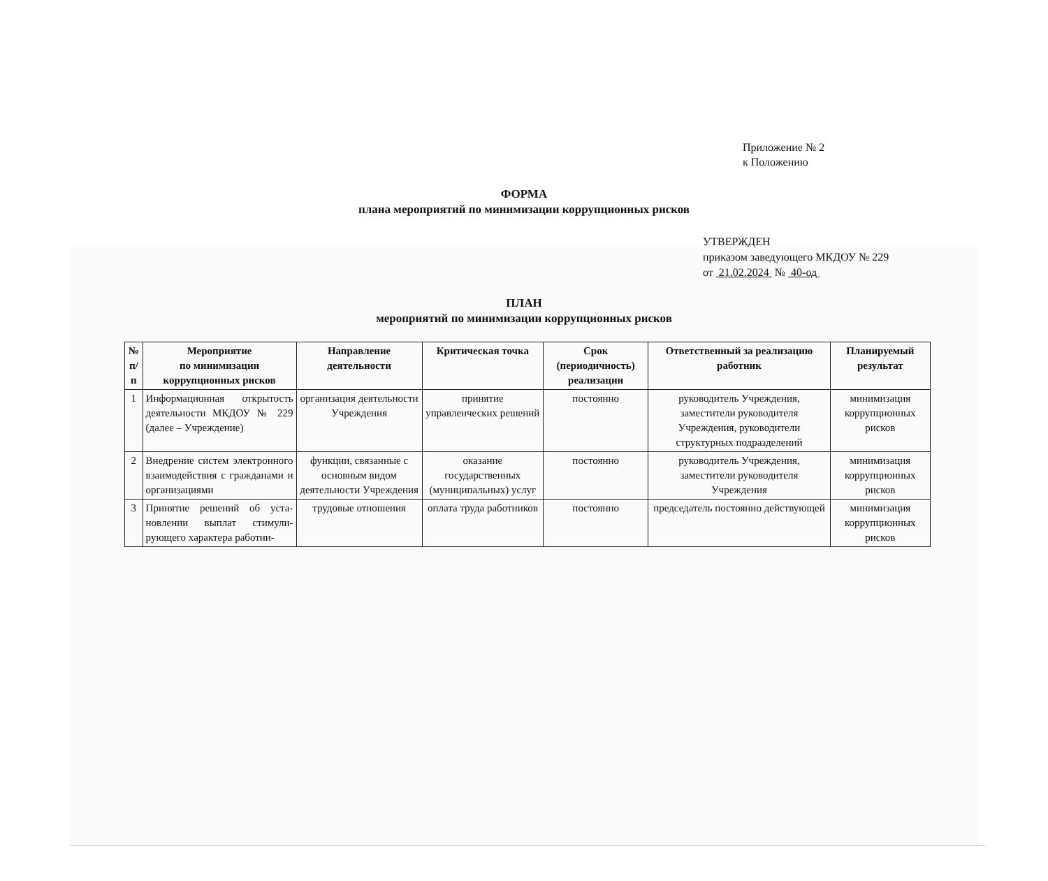Приложение № 2
к Положению
ФОРМА
плана мероприятий по минимизации коррупционных рисков
УТВЕРЖДЕН
приказом заведующего МКДОУ № 229
от 21.02.2024 № 40-од
ПЛАН
мероприятий по минимизации коррупционных рисков
| № п/п | Мероприятие по минимизации коррупционных рисков | Направление деятельности | Критическая точка | Срок (периодичность) реализации | Ответственный за реализацию работник | Планируемый результат |
| --- | --- | --- | --- | --- | --- | --- |
| 1 | Информационная открытость деятельности МКДОУ № 229 (далее – Учреждение) | организация деятельности Учреждения | принятие управленческих решений | постоянно | руководитель Учреждения, заместители руководителя Учреждения, руководители структурных подразделений | минимизация коррупционных рисков |
| 2 | Внедрение систем электрон­ного взаимодействия с граж­данами и организациями | функции, связанные с основным видом деятельности Учреждения | оказание государственных (муниципальных) услуг | постоянно | руководитель Учреждения, заместители руководителя Учреждения | минимизация коррупционных рисков |
| 3 | Принятие решений об уста­новлении выплат стимули­рующего характера работни- | трудовые отношения | оплата труда работников | постоянно | председатель постоянно действующей | минимизация коррупционных рисков |